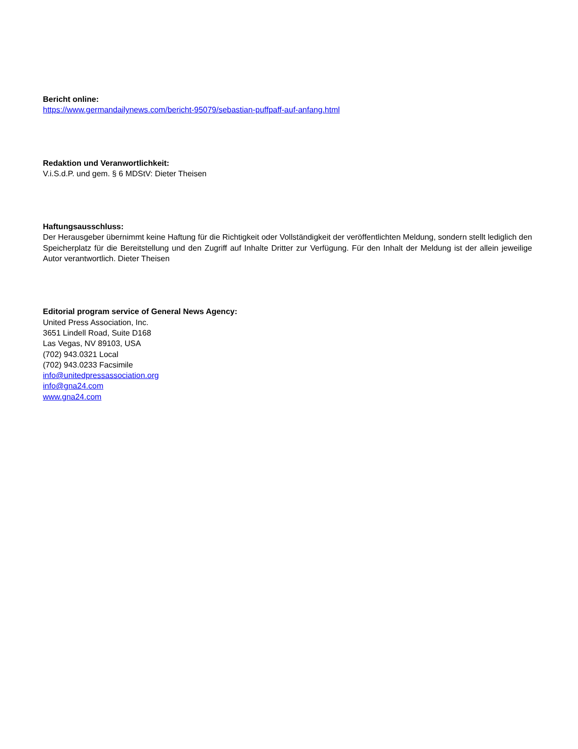Bericht online:
https://www.germandailynews.com/bericht-95079/sebastian-puffpaff-auf-anfang.html
Redaktion und Veranwortlichkeit:
V.i.S.d.P. und gem. § 6 MDStV: Dieter Theisen
Haftungsausschluss:
Der Herausgeber übernimmt keine Haftung für die Richtigkeit oder Vollständigkeit der veröffentlichten Meldung, sondern stellt lediglich den Speicherplatz für die Bereitstellung und den Zugriff auf Inhalte Dritter zur Verfügung. Für den Inhalt der Meldung ist der allein jeweilige Autor verantwortlich. Dieter Theisen
Editorial program service of General News Agency:
United Press Association, Inc.
3651 Lindell Road, Suite D168
Las Vegas, NV 89103, USA
(702) 943.0321 Local
(702) 943.0233 Facsimile
info@unitedpressassociation.org
info@gna24.com
www.gna24.com